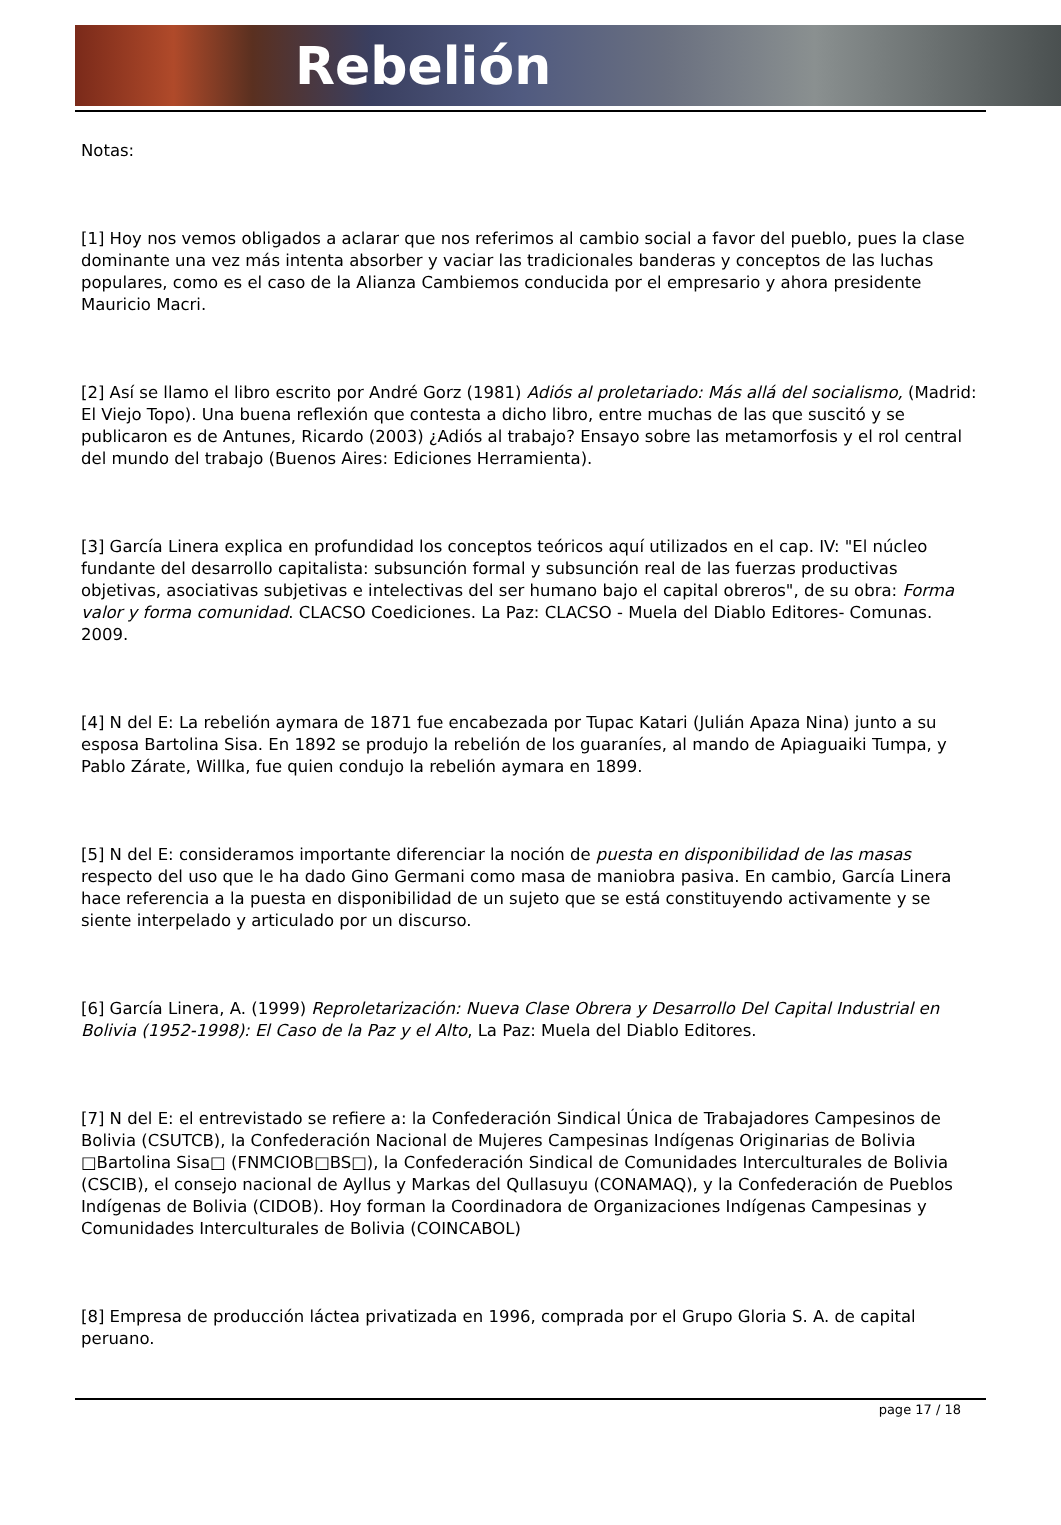Rebelión
Notas:
[1] Hoy nos vemos obligados a aclarar que nos referimos al cambio social a favor del pueblo, pues la clase dominante una vez más intenta absorber y vaciar las tradicionales banderas y conceptos de las luchas populares, como es el caso de la Alianza Cambiemos conducida por el empresario y ahora presidente Mauricio Macri.
[2] Así se llamo el libro escrito por André Gorz (1981) Adiós al proletariado: Más allá del socialismo, (Madrid: El Viejo Topo). Una buena reflexión que contesta a dicho libro, entre muchas de las que suscitó y se publicaron es de Antunes, Ricardo (2003) ¿Adiós al trabajo? Ensayo sobre las metamorfosis y el rol central del mundo del trabajo (Buenos Aires: Ediciones Herramienta).
[3] García Linera explica en profundidad los conceptos teóricos aquí utilizados en el cap. IV: "El núcleo fundante del desarrollo capitalista: subsunción formal y subsunción real de las fuerzas productivas objetivas, asociativas subjetivas e intelectivas del ser humano bajo el capital obreros", de su obra: Forma valor y forma comunidad. CLACSO Coediciones. La Paz: CLACSO - Muela del Diablo Editores- Comunas. 2009.
[4] N del E: La rebelión aymara de 1871 fue encabezada por Tupac Katari (Julián Apaza Nina) junto a su esposa Bartolina Sisa. En 1892 se produjo la rebelión de los guaraníes, al mando de Apiaguaiki Tumpa, y Pablo Zárate, Willka, fue quien condujo la rebelión aymara en 1899.
[5] N del E: consideramos importante diferenciar la noción de puesta en disponibilidad de las masas respecto del uso que le ha dado Gino Germani como masa de maniobra pasiva. En cambio, García Linera hace referencia a la puesta en disponibilidad de un sujeto que se está constituyendo activamente y se siente interpelado y articulado por un discurso.
[6] García Linera, A. (1999) Reproletarización: Nueva Clase Obrera y Desarrollo Del Capital Industrial en Bolivia (1952-1998): El Caso de la Paz y el Alto, La Paz: Muela del Diablo Editores.
[7] N del E: el entrevistado se refiere a: la Confederación Sindical Única de Trabajadores Campesinos de Bolivia (CSUTCB), la Confederación Nacional de Mujeres Campesinas Indígenas Originarias de Bolivia □Bartolina Sisa□ (FNMCIOB□BS□), la Confederación Sindical de Comunidades Interculturales de Bolivia (CSCIB), el consejo nacional de Ayllus y Markas del Qullasuyu (CONAMAQ), y la Confederación de Pueblos Indígenas de Bolivia (CIDOB). Hoy forman la Coordinadora de Organizaciones Indígenas Campesinas y Comunidades Interculturales de Bolivia (COINCABOL)
[8] Empresa de producción láctea privatizada en 1996, comprada por el Grupo Gloria S. A. de capital peruano.
page 17 / 18